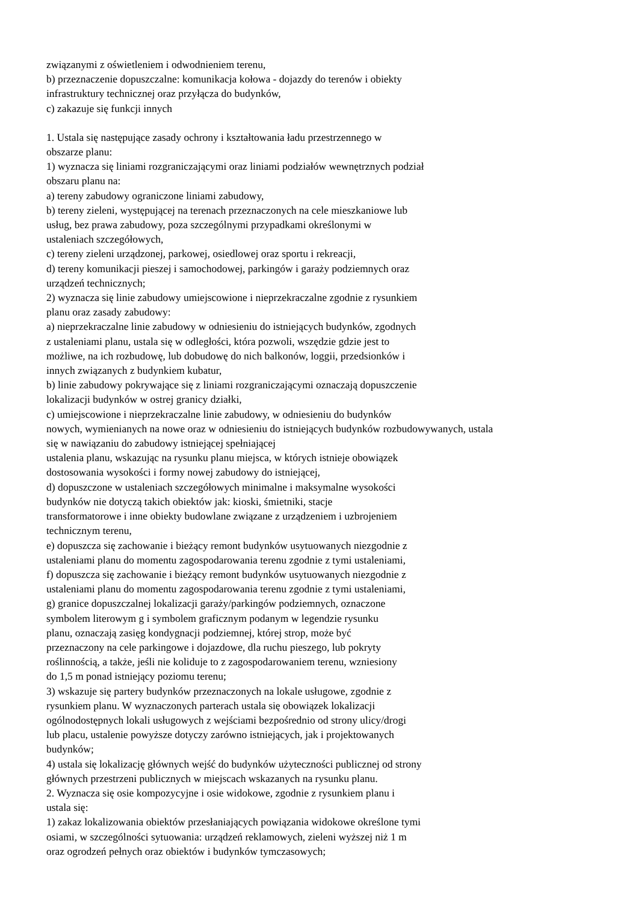związanymi z oświetleniem i odwodnieniem terenu,
b) przeznaczenie dopuszczalne: komunikacja kołowa - dojazdy do terenów i obiekty
infrastruktury technicznej oraz przyłącza do budynków,
c) zakazuje się funkcji innych
1. Ustala się następujące zasady ochrony i kształtowania ładu przestrzennego w
obszarze planu:
1) wyznacza się liniami rozgraniczającymi oraz liniami podziałów wewnętrznych podział
obszaru planu na:
a) tereny zabudowy ograniczone liniami zabudowy,
b) tereny zieleni, występującej na terenach przeznaczonych na cele mieszkaniowe lub
usług, bez prawa zabudowy, poza szczególnymi przypadkami określonymi w
ustaleniach szczegółowych,
c) tereny zieleni urządzonej, parkowej, osiedlowej oraz sportu i rekreacji,
d) tereny komunikacji pieszej i samochodowej, parkingów i garaży podziemnych oraz
urządzeń technicznych;
2) wyznacza się linie zabudowy umiejscowione i nieprzekraczalne zgodnie z rysunkiem
planu oraz zasady zabudowy:
a) nieprzekraczalne linie zabudowy w odniesieniu do istniejących budynków, zgodnych
z ustaleniami planu, ustala się w odległości, która pozwoli, wszędzie gdzie jest to
możliwe, na ich rozbudowę, lub dobudowę do nich balkonów, loggii, przedsionków i
innych związanych z budynkiem kubatur,
b) linie zabudowy pokrywające się z liniami rozgraniczającymi oznaczają dopuszczenie
lokalizacji budynków w ostrej granicy działki,
c) umiejscowione i nieprzekraczalne linie zabudowy, w odniesieniu do budynków
nowych, wymienianych na nowe oraz w odniesieniu do istniejących budynków rozbudowywanych, ustala
się w nawiązaniu do zabudowy istniejącej spełniającej
ustalenia planu, wskazując na rysunku planu miejsca, w których istnieje obowiązek
dostosowania wysokości i formy nowej zabudowy do istniejącej,
d) dopuszczone w ustaleniach szczegółowych minimalne i maksymalne wysokości
budynków nie dotyczą takich obiektów jak: kioski, śmietniki, stacje
transformatorowe i inne obiekty budowlane związane z urządzeniem i uzbrojeniem
technicznym terenu,
e) dopuszcza się zachowanie i bieżący remont budynków usytuowanych niezgodnie z
ustaleniami planu do momentu zagospodarowania terenu zgodnie z tymi ustaleniami,
f) dopuszcza się zachowanie i bieżący remont budynków usytuowanych niezgodnie z
ustaleniami planu do momentu zagospodarowania terenu zgodnie z tymi ustaleniami,
g) granice dopuszczalnej lokalizacji garaży/parkingów podziemnych, oznaczone
symbolem literowym g i symbolem graficznym podanym w legendzie rysunku
planu, oznaczają zasięg kondygnacji podziemnej, której strop, może być
przeznaczony na cele parkingowe i dojazdowe, dla ruchu pieszego, lub pokryty
roślinnością, a także, jeśli nie koliduje to z zagospodarowaniem terenu, wzniesiony
do 1,5 m ponad istniejący poziomu terenu;
3) wskazuje się partery budynków przeznaczonych na lokale usługowe, zgodnie z
rysunkiem planu. W wyznaczonych parterach ustala się obowiązek lokalizacji
ogólnodostępnych lokali usługowych z wejściami bezpośrednio od strony ulicy/drogi
lub placu, ustalenie powyższe dotyczy zarówno istniejących, jak i projektowanych
budynków;
4) ustala się lokalizację głównych wejść do budynków użyteczności publicznej od strony
głównych przestrzeni publicznych w miejscach wskazanych na rysunku planu.
2. Wyznacza się osie kompozycyjne i osie widokowe, zgodnie z rysunkiem planu i
ustala się:
1) zakaz lokalizowania obiektów przesłaniających powiązania widokowe określone tymi
osiami, w szczególności sytuowania: urządzeń reklamowych, zieleni wyższej niż 1 m
oraz ogrodzeń pełnych oraz obiektów i budynków tymczasowych;